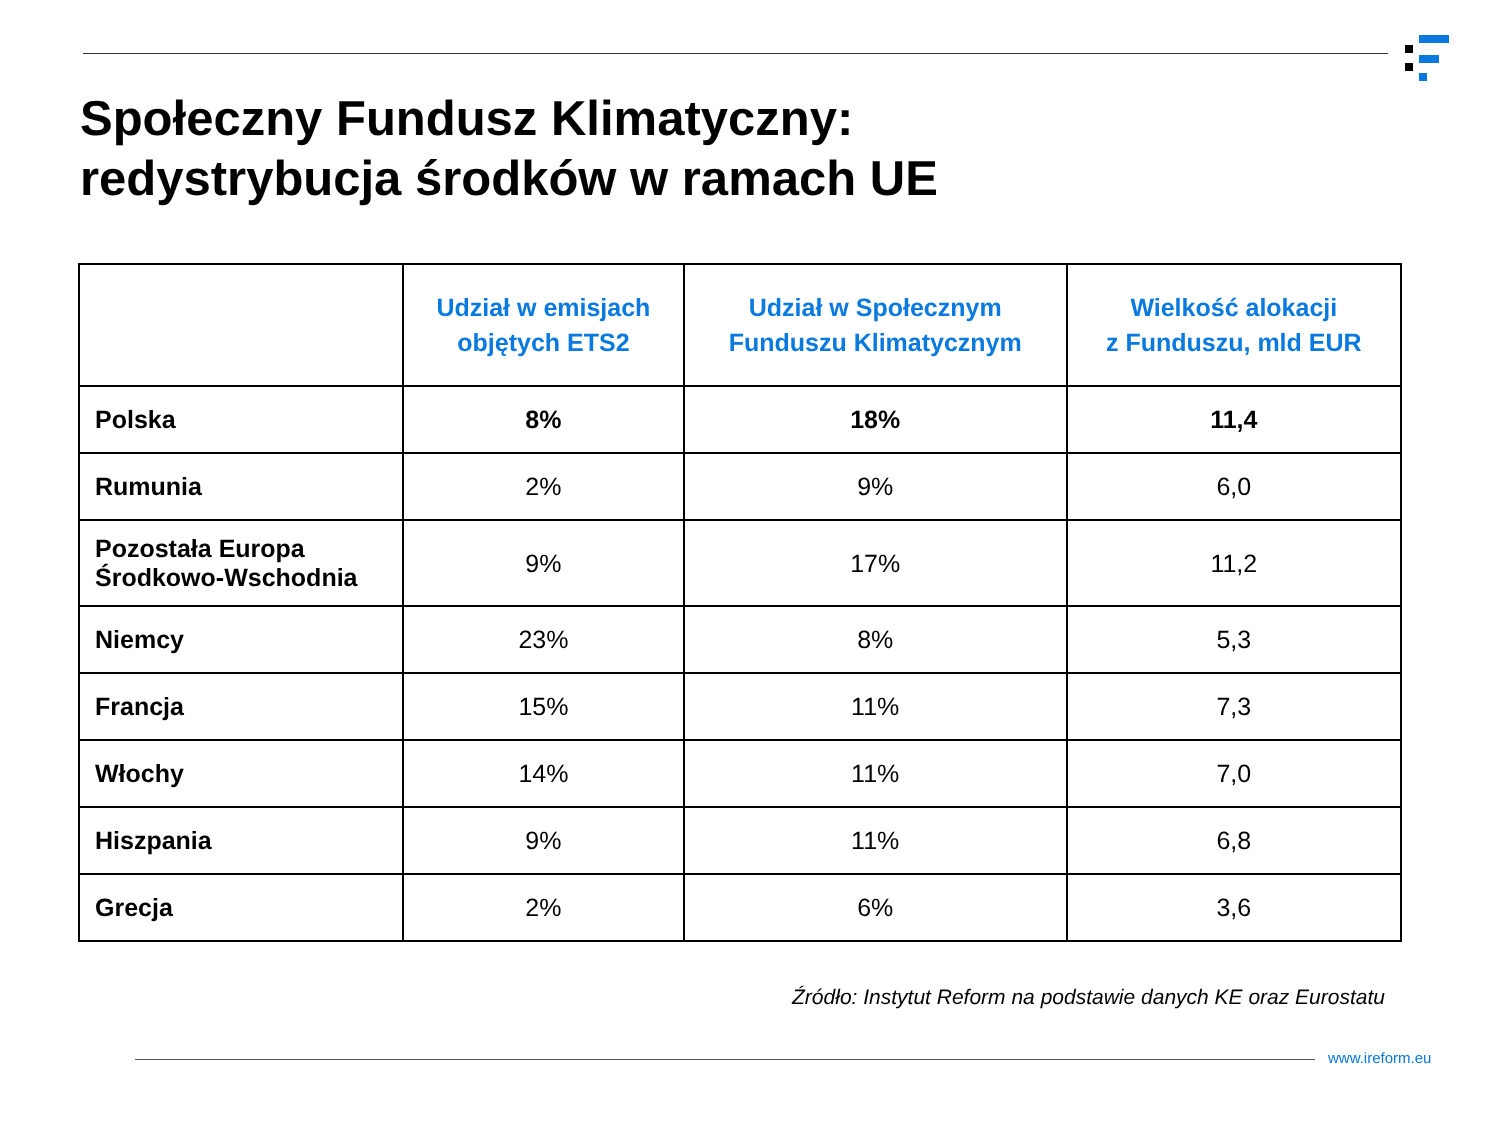Społeczny Fundusz Klimatyczny:
redystrybucja środków w ramach UE
| | Udział w emisjach objętych ETS2 | Udział w Społecznym Funduszu Klimatycznym | Wielkość alokacji z Funduszu, mld EUR |
| --- | --- | --- | --- |
| Polska | 8% | 18% | 11,4 |
| Rumunia | 2% | 9% | 6,0 |
| Pozostała Europa Środkowo-Wschodnia | 9% | 17% | 11,2 |
| Niemcy | 23% | 8% | 5,3 |
| Francja | 15% | 11% | 7,3 |
| Włochy | 14% | 11% | 7,0 |
| Hiszpania | 9% | 11% | 6,8 |
| Grecja | 2% | 6% | 3,6 |
Źródło: Instytut Reform na podstawie danych KE oraz Eurostatu
www.ireform.eu